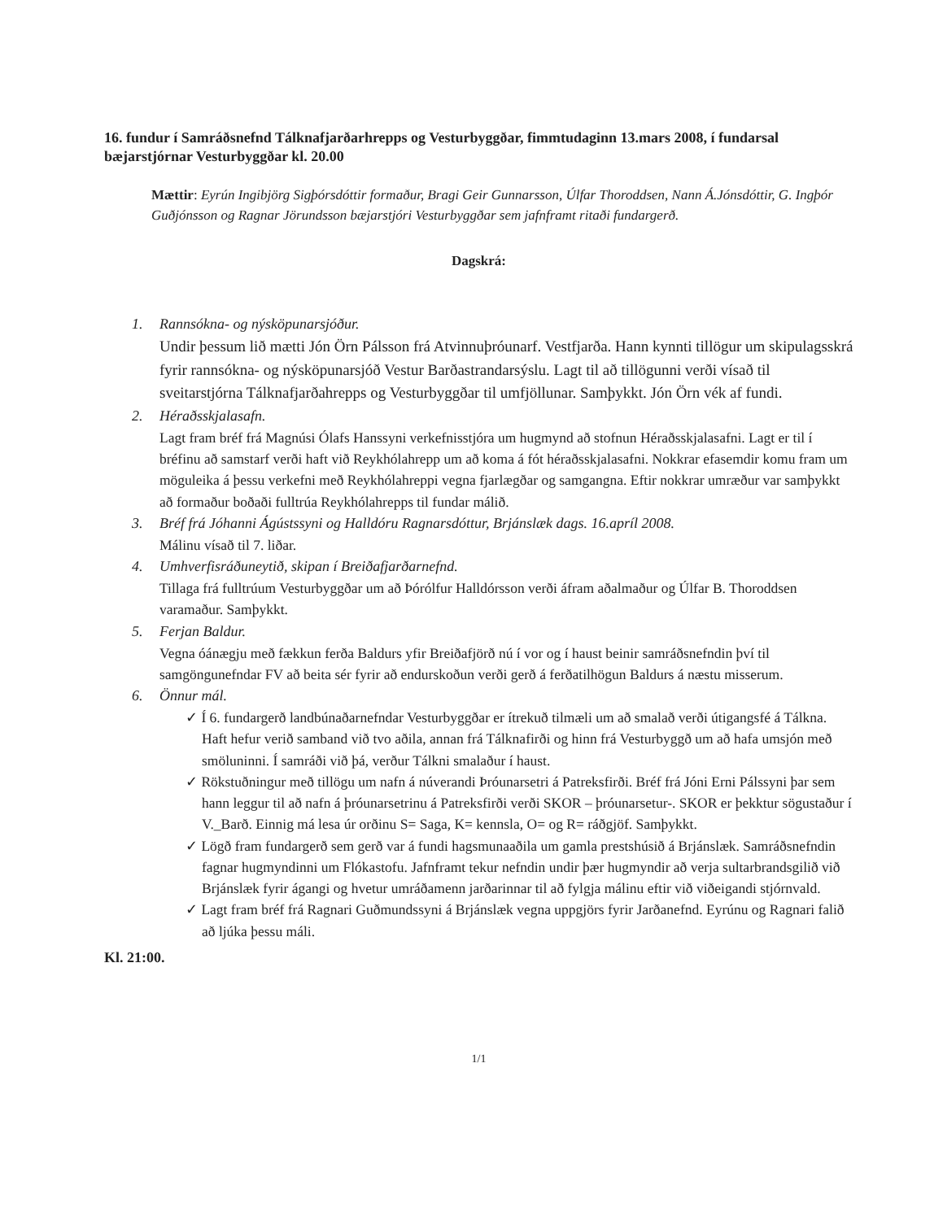16. fundur í Samráðsnefnd Tálknafjarðarhrepps og Vesturbyggðar, fimmtudaginn 13.mars 2008, í fundarsal bæjarstjórnar Vesturbyggðar kl. 20.00
Mættir: Eyrún Ingibjörg Sigþórsdóttir formaður, Bragi Geir Gunnarsson, Úlfar Thoroddsen, Nann Á.Jónsdóttir, G. Ingþór Guðjónsson og Ragnar Jörundsson bæjarstjóri Vesturbyggðar sem jafnframt ritaði fundargerð.
Dagskrá:
1. Rannsókna- og nýsköpunarsjóður.
Undir þessum lið mætti Jón Örn Pálsson frá Atvinnuþróunarf. Vestfjarða. Hann kynnti tillögur um skipulagsskrá fyrir rannsókna- og nýsköpunarsjóð Vestur Barðastrandarsýslu. Lagt til að tillögunni verði vísað til sveitarstjórna Tálknafjarðahrepps og Vesturbyggðar til umfjöllunar. Samþykkt. Jón Örn vék af fundi.
2. Héraðsskjalasafn.
Lagt fram bréf frá Magnúsi Ólafs Hanssyni verkefnisstjóra um hugmynd að stofnun Héraðsskjalasafni. Lagt er til í bréfinu að samstarf verði haft við Reykhólahrepp um að koma á fót héraðsskjalasafni. Nokkrar efasemdir komu fram um möguleika á þessu verkefni með Reykhólahreppi vegna fjarlægðar og samgangna. Eftir nokkrar umræður var samþykkt að formaður boðaði fulltrúa Reykhólahrepps til fundar málið.
3. Bréf frá Jóhanni Ágústssyni og Halldóru Ragnarsdóttur, Brjánslæk dags. 16.apríl 2008.
Málinu vísað til 7. liðar.
4. Umhverfisráðuneytið, skipan í Breiðafjarðarnefnd.
Tillaga frá fulltrúum Vesturbyggðar um að Þórólfur Halldórsson verði áfram aðalmaður og Úlfar B. Thoroddsen varamaður. Samþykkt.
5. Ferjan Baldur.
Vegna óánægju með fækkun ferða Baldurs yfir Breiðafjörð nú í vor og í haust beinir samráðsnefndin því til samgöngunefndar FV að beita sér fyrir að endurskoðun verði gerð á ferðatilhögun Baldurs á næstu misserum.
6. Önnur mál.
✓ Í 6. fundargerð landbúnaðarnefndar Vesturbyggðar er ítrekuð tilmæli um að smalað verði útigangsfé á Tálkna. Haft hefur verið samband við tvo aðila, annan frá Tálknafirði og hinn frá Vesturbyggð um að hafa umsjón með smöluninni. Í samráði við þá, verður Tálkni smalaður í haust.
✓ Rökstuðningur með tillögu um nafn á núverandi Þróunarsetri á Patreksfirði. Bréf frá Jóni Erni Pálssyni þar sem hann leggur til að nafn á þróunarsetrinu á Patreksfirði verði SKOR – þróunarsetur-. SKOR er þekktur sögustaður í V._Barð. Einnig má lesa úr orðinu S= Saga, K= kennsla, O= og R= ráðgjöf. Samþykkt.
✓ Lögð fram fundargerð sem gerð var á fundi hagsmunaaðila um gamla prestshúsið á Brjánslæk. Samráðsnefndin fagnar hugmyndinni um Flókastofu. Jafnframt tekur nefndin undir þær hugmyndir að verja sultarbrandsgilið við Brjánslæk fyrir ágangi og hvetur umráðamenn jarðarinnar til að fylgja málinu eftir við viðeigandi stjórnvald.
✓ Lagt fram bréf frá Ragnari Guðmundssyni á Brjánslæk vegna uppgjörs fyrir Jarðanefnd. Eyrúnu og Ragnari falið að ljúka þessu máli.
Kl. 21:00.
1/1